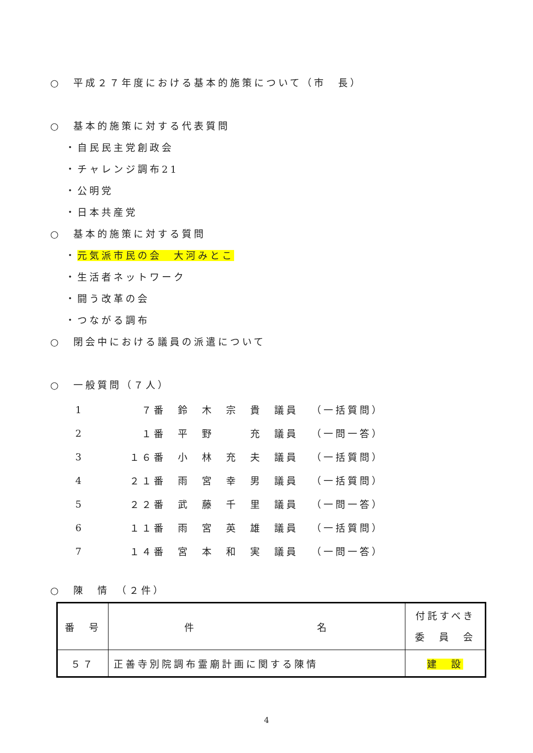○　平成２７年度における基本的施策について（市　長）
○　基本的施策に対する代表質問
・自民民主党創政会
・チャレンジ調布21
・公明党
・日本共産党
○　基本的施策に対する質問
・元気派市民の会　大河みとこ
・生活者ネットワーク
・闘う改革の会
・つながる調布
○　閉会中における議員の派遣について
○　一般質問（７人）
| 1 | ７番 | 鈴 木 宗 貴 議員 | （一括質問） |
| 2 | １番 | 平 野 充 議員 | （一問一答） |
| 3 | １６番 | 小 林 充 夫 議員 | （一括質問） |
| 4 | ２１番 | 雨 宮 幸 男 議員 | （一括質問） |
| 5 | ２２番 | 武 藤 千 里 議員 | （一問一答） |
| 6 | １１番 | 雨 宮 英 雄 議員 | （一括質問） |
| 7 | １４番 | 宮 本 和 実 議員 | （一問一答） |
○　陳　情　（２件）
| 番 号 | 件 名 | 付託すべき 委 員 会 |
| --- | --- | --- |
| ５７ | 正善寺別院調布霊廟計画に関する陳情 | 建 設 |
4